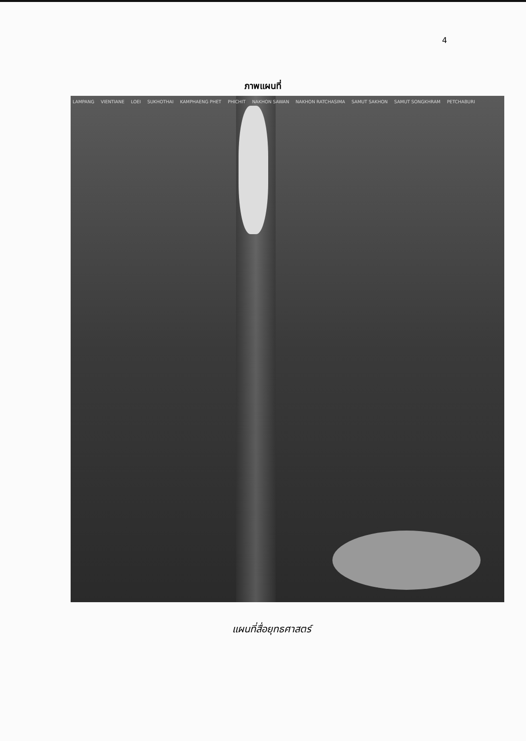4
ภาพแผนที่
LAMPANG VIENTIANE LOEI SUKHOTHAI KAMPHAENG PHET PHICHIT NAKHON SAWAN NAKHON RATCHASIMA SAMUT SAKHON SAMUT SONGKHRAM PETCHABURI
แผนที่สื่อยุทธศาสตร์